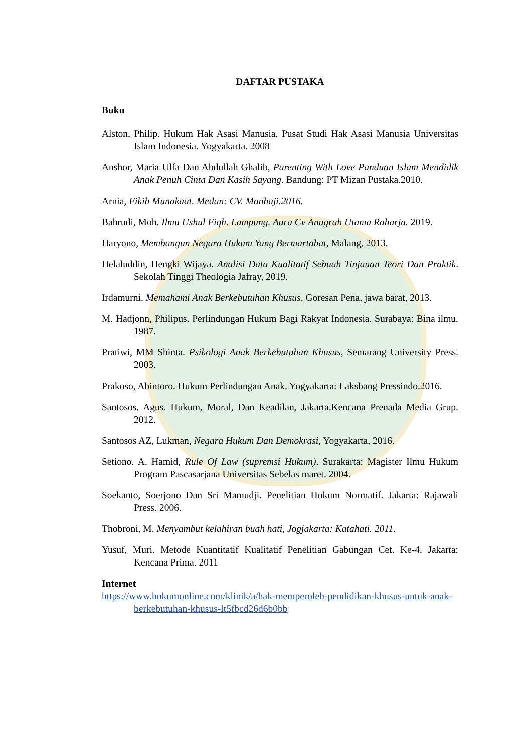DAFTAR PUSTAKA
Buku
Alston, Philip. Hukum Hak Asasi Manusia. Pusat Studi Hak Asasi Manusia Universitas Islam Indonesia. Yogyakarta. 2008
Anshor, Maria Ulfa Dan Abdullah Ghalib, Parenting With Love Panduan Islam Mendidik Anak Penuh Cinta Dan Kasih Sayang. Bandung: PT Mizan Pustaka.2010.
Arnia, Fikih Munakaat. Medan: CV. Manhaji.2016.
Bahrudi, Moh. Ilmu Ushul Fiqh. Lampung. Aura Cv Anugrah Utama Raharja. 2019.
Haryono, Membangun Negara Hukum Yang Bermartabat, Malang, 2013.
Helaluddin, Hengki Wijaya. Analisi Data Kualitatif Sebuah Tinjauan Teori Dan Praktik. Sekolah Tinggi Theologia Jafray, 2019.
Irdamurni, Memahami Anak Berkebutuhan Khusus, Goresan Pena, jawa barat, 2013.
M. Hadjonn, Philipus. Perlindungan Hukum Bagi Rakyat Indonesia. Surabaya: Bina ilmu. 1987.
Pratiwi, MM Shinta. Psikologi Anak Berkebutuhan Khusus, Semarang University Press. 2003.
Prakoso, Abintoro. Hukum Perlindungan Anak. Yogyakarta: Laksbang Pressindo.2016.
Santosos, Agus. Hukum, Moral, Dan Keadilan, Jakarta.Kencana Prenada Media Grup. 2012.
Santosos AZ, Lukman, Negara Hukum Dan Demokrasi, Yogyakarta, 2016.
Setiono. A. Hamid, Rule Of Law (supremsi Hukum). Surakarta: Magister Ilmu Hukum Program Pascasarjana Universitas Sebelas maret. 2004.
Soekanto, Soerjono Dan Sri Mamudji. Penelitian Hukum Normatif. Jakarta: Rajawali Press. 2006.
Thobroni, M. Menyambut kelahiran buah hati, Jogjakarta: Katahati. 2011.
Yusuf, Muri. Metode Kuantitatif Kualitatif Penelitian Gabungan Cet. Ke-4. Jakarta: Kencana Prima. 2011
Internet
https://www.hukumonline.com/klinik/a/hak-memperoleh-pendidikan-khusus-untuk-anak-berkebutuhan-khusus-lt5fbcd26d6b0bb